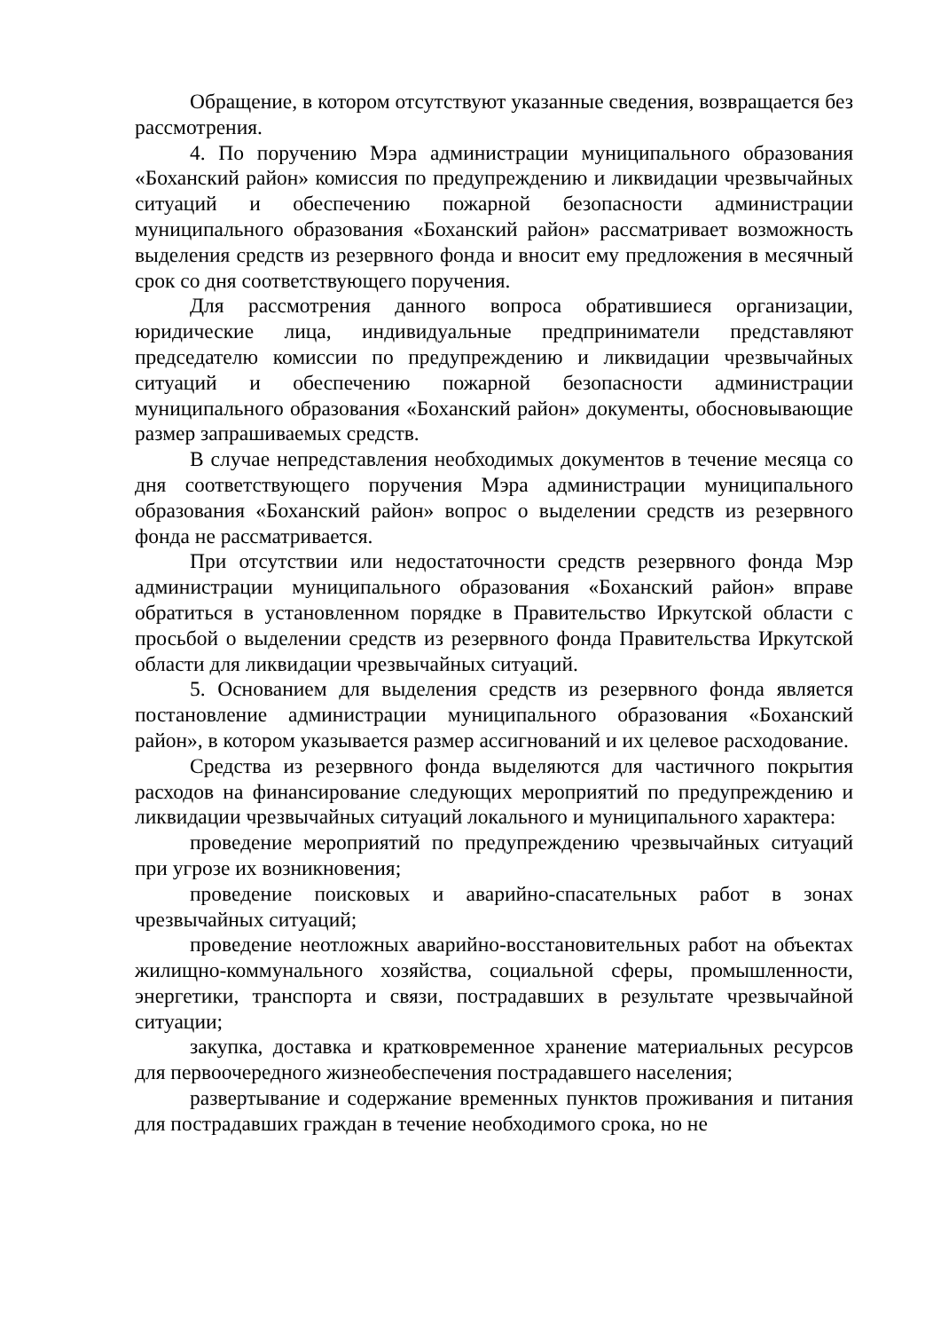Обращение, в котором отсутствуют указанные сведения, возвращается без рассмотрения.
4. По поручению Мэра администрации муниципального образования «Боханский район» комиссия по предупреждению и ликвидации чрезвычайных ситуаций и обеспечению пожарной безопасности администрации муниципального образования «Боханский район» рассматривает возможность выделения средств из резервного фонда и вносит ему предложения в месячный срок со дня соответствующего поручения.
Для рассмотрения данного вопроса обратившиеся организации, юридические лица, индивидуальные предприниматели представляют председателю комиссии по предупреждению и ликвидации чрезвычайных ситуаций и обеспечению пожарной безопасности администрации муниципального образования «Боханский район» документы, обосновывающие размер запрашиваемых средств.
В случае непредставления необходимых документов в течение месяца со дня соответствующего поручения Мэра администрации муниципального образования «Боханский район» вопрос о выделении средств из резервного фонда не рассматривается.
При отсутствии или недостаточности средств резервного фонда Мэр администрации муниципального образования «Боханский район» вправе обратиться в установленном порядке в Правительство Иркутской области с просьбой о выделении средств из резервного фонда Правительства Иркутской области для ликвидации чрезвычайных ситуаций.
5. Основанием для выделения средств из резервного фонда является постановление администрации муниципального образования «Боханский район», в котором указывается размер ассигнований и их целевое расходование.
Средства из резервного фонда выделяются для частичного покрытия расходов на финансирование следующих мероприятий по предупреждению и ликвидации чрезвычайных ситуаций локального и муниципального характера:
проведение мероприятий по предупреждению чрезвычайных ситуаций при угрозе их возникновения;
проведение поисковых и аварийно-спасательных работ в зонах чрезвычайных ситуаций;
проведение неотложных аварийно-восстановительных работ на объектах жилищно-коммунального хозяйства, социальной сферы, промышленности, энергетики, транспорта и связи, пострадавших в результате чрезвычайной ситуации;
закупка, доставка и кратковременное хранение материальных ресурсов для первоочередного жизнеобеспечения пострадавшего населения;
развертывание и содержание временных пунктов проживания и питания для пострадавших граждан в течение необходимого срока, но не